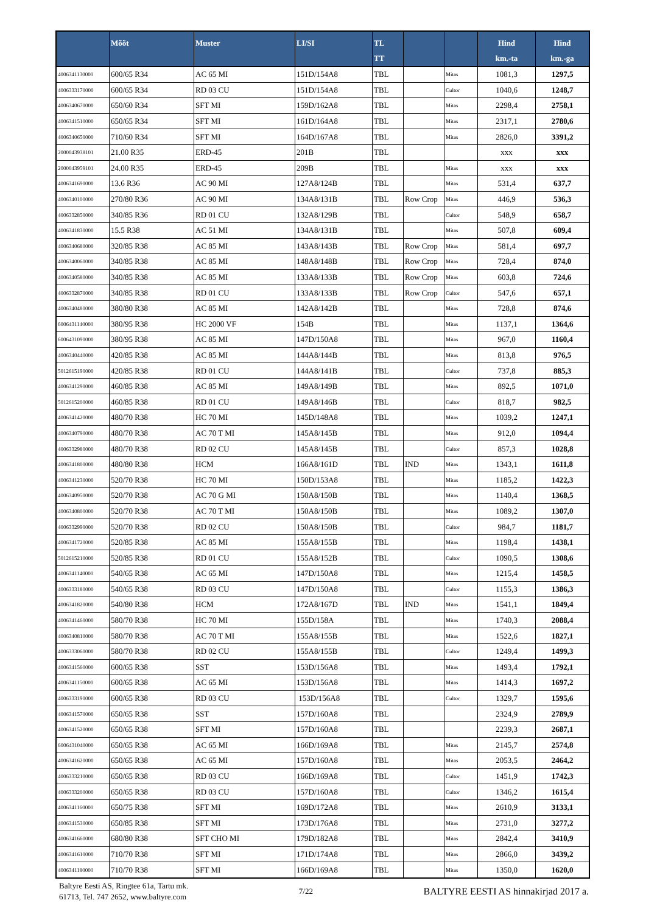| | Mõõt | Muster | LI/SI | TL TT | | | Hind km.-ta | Hind km.-ga |
| --- | --- | --- | --- | --- | --- | --- | --- | --- |
| 4006341130000 | 600/65 R34 | AC 65 MI | 151D/154A8 | TBL | | Mitas | 1081,3 | 1297,5 |
| 4006333170000 | 600/65 R34 | RD 03 CU | 151D/154A8 | TBL | | Cultor | 1040,6 | 1248,7 |
| 4006340670000 | 650/60 R34 | SFT MI | 159D/162A8 | TBL | | Mitas | 2298,4 | 2758,1 |
| 4006341510000 | 650/65 R34 | SFT MI | 161D/164A8 | TBL | | Mitas | 2317,1 | 2780,6 |
| 4006340650000 | 710/60 R34 | SFT MI | 164D/167A8 | TBL | | Mitas | 2826,0 | 3391,2 |
| 2000043938101 | 21.00 R35 | ERD-45 | 201B | TBL | | | xxx | xxx |
| 2000043959101 | 24.00 R35 | ERD-45 | 209B | TBL | | Mitas | xxx | xxx |
| 4006341690000 | 13.6 R36 | AC 90 MI | 127A8/124B | TBL | | Mitas | 531,4 | 637,7 |
| 4006340100000 | 270/80 R36 | AC 90 MI | 134A8/131B | TBL | Row Crop | Mitas | 446,9 | 536,3 |
| 4006332850000 | 340/85 R36 | RD 01 CU | 132A8/129B | TBL | | Cultor | 548,9 | 658,7 |
| 4006341830000 | 15.5 R38 | AC 51 MI | 134A8/131B | TBL | | Mitas | 507,8 | 609,4 |
| 4006340680000 | 320/85 R38 | AC 85 MI | 143A8/143B | TBL | Row Crop | Mitas | 581,4 | 697,7 |
| 4006340060000 | 340/85 R38 | AC 85 MI | 148A8/148B | TBL | Row Crop | Mitas | 728,4 | 874,0 |
| 4006340580000 | 340/85 R38 | AC 85 MI | 133A8/133B | TBL | Row Crop | Mitas | 603,8 | 724,6 |
| 4006332870000 | 340/85 R38 | RD 01 CU | 133A8/133B | TBL | Row Crop | Cultor | 547,6 | 657,1 |
| 4006340480000 | 380/80 R38 | AC 85 MI | 142A8/142B | TBL | | Mitas | 728,8 | 874,6 |
| 6006431140000 | 380/95 R38 | HC 2000 VF | 154B | TBL | | Mitas | 1137,1 | 1364,6 |
| 6006431090000 | 380/95 R38 | AC 85 MI | 147D/150A8 | TBL | | Mitas | 967,0 | 1160,4 |
| 4006340440000 | 420/85 R38 | AC 85 MI | 144A8/144B | TBL | | Mitas | 813,8 | 976,5 |
| 5012615190000 | 420/85 R38 | RD 01 CU | 144A8/141B | TBL | | Cultor | 737,8 | 885,3 |
| 4006341290000 | 460/85 R38 | AC 85 MI | 149A8/149B | TBL | | Mitas | 892,5 | 1071,0 |
| 5012615200000 | 460/85 R38 | RD 01 CU | 149A8/146B | TBL | | Cultor | 818,7 | 982,5 |
| 4006341420000 | 480/70 R38 | HC 70 MI | 145D/148A8 | TBL | | Mitas | 1039,2 | 1247,1 |
| 4006340790000 | 480/70 R38 | AC 70 T MI | 145A8/145B | TBL | | Mitas | 912,0 | 1094,4 |
| 4006332980000 | 480/70 R38 | RD 02 CU | 145A8/145B | TBL | | Cultor | 857,3 | 1028,8 |
| 4006341800000 | 480/80 R38 | HCM | 166A8/161D | TBL | IND | Mitas | 1343,1 | 1611,8 |
| 4006341230000 | 520/70 R38 | HC 70 MI | 150D/153A8 | TBL | | Mitas | 1185,2 | 1422,3 |
| 4006340950000 | 520/70 R38 | AC 70 G MI | 150A8/150B | TBL | | Mitas | 1140,4 | 1368,5 |
| 4006340800000 | 520/70 R38 | AC 70 T MI | 150A8/150B | TBL | | Mitas | 1089,2 | 1307,0 |
| 4006332990000 | 520/70 R38 | RD 02 CU | 150A8/150B | TBL | | Cultor | 984,7 | 1181,7 |
| 4006341720000 | 520/85 R38 | AC 85 MI | 155A8/155B | TBL | | Mitas | 1198,4 | 1438,1 |
| 5012615210000 | 520/85 R38 | RD 01 CU | 155A8/152B | TBL | | Cultor | 1090,5 | 1308,6 |
| 4006341140000 | 540/65 R38 | AC 65 MI | 147D/150A8 | TBL | | Mitas | 1215,4 | 1458,5 |
| 4006333180000 | 540/65 R38 | RD 03 CU | 147D/150A8 | TBL | | Cultor | 1155,3 | 1386,3 |
| 4006341820000 | 540/80 R38 | HCM | 172A8/167D | TBL | IND | Mitas | 1541,1 | 1849,4 |
| 4006341460000 | 580/70 R38 | HC 70 MI | 155D/158A | TBL | | Mitas | 1740,3 | 2088,4 |
| 4006340810000 | 580/70 R38 | AC 70 T MI | 155A8/155B | TBL | | Mitas | 1522,6 | 1827,1 |
| 4006333060000 | 580/70 R38 | RD 02 CU | 155A8/155B | TBL | | Cultor | 1249,4 | 1499,3 |
| 4006341560000 | 600/65 R38 | SST | 153D/156A8 | TBL | | Mitas | 1493,4 | 1792,1 |
| 4006341150000 | 600/65 R38 | AC 65 MI | 153D/156A8 | TBL | | Mitas | 1414,3 | 1697,2 |
| 4006333190000 | 600/65 R38 | RD 03 CU | 153D/156A8 | TBL | | Cultor | 1329,7 | 1595,6 |
| 4006341570000 | 650/65 R38 | SST | 157D/160A8 | TBL | | | 2324,9 | 2789,9 |
| 4006341520000 | 650/65 R38 | SFT MI | 157D/160A8 | TBL | | | 2239,3 | 2687,1 |
| 6006431040000 | 650/65 R38 | AC 65 MI | 166D/169A8 | TBL | | Mitas | 2145,7 | 2574,8 |
| 4006341620000 | 650/65 R38 | AC 65 MI | 157D/160A8 | TBL | | Mitas | 2053,5 | 2464,2 |
| 4006333210000 | 650/65 R38 | RD 03 CU | 166D/169A8 | TBL | | Cultor | 1451,9 | 1742,3 |
| 4006333200000 | 650/65 R38 | RD 03 CU | 157D/160A8 | TBL | | Cultor | 1346,2 | 1615,4 |
| 4006341160000 | 650/75 R38 | SFT MI | 169D/172A8 | TBL | | Mitas | 2610,9 | 3133,1 |
| 4006341530000 | 650/85 R38 | SFT MI | 173D/176A8 | TBL | | Mitas | 2731,0 | 3277,2 |
| 4006341660000 | 680/80 R38 | SFT CHO MI | 179D/182A8 | TBL | | Mitas | 2842,4 | 3410,9 |
| 4006341610000 | 710/70 R38 | SFT MI | 171D/174A8 | TBL | | Mitas | 2866,0 | 3439,2 |
| 4006341180000 | 710/70 R38 | SFT MI | 166D/169A8 | TBL | | Mitas | 1350,0 | 1620,0 |
Baltyre Eesti AS, Ringtee 61a, Tartu mk.
61713, Tel. 747 2652, www.baltyre.com
7/22
BALTYRE EESTI AS hinnakirjad 2017 a.